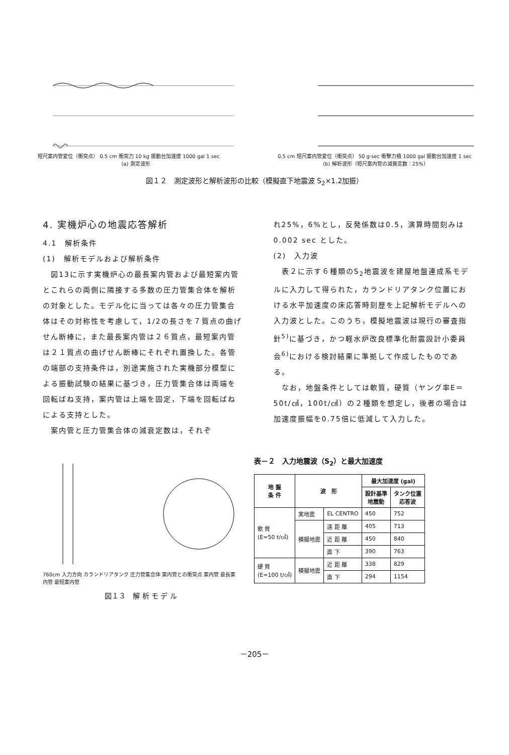短尺案内管変位（衝突点） 0.5 cm 衝突力 10 kg 振動台加速度 1000 gal 1 sec
(a) 測定波形
0.5 cm 短尺案内管変位（衝突点） 50 g·sec 衝撃力積 1000 gal 振動台加速度 1 sec
(b) 解析波形（短尺案内管の減衰定数：25%）
図１２　測定波形と解析波形の比較（模擬直下地震波 S<sub>2</sub>×1.2加振）
4. 実機炉心の地震応答解析
4.1　解析条件
(1)　解析モデルおよび解析条件
　図13に示す実機炉心の最長案内管および最短案内管とこれらの両側に隣接する多数の圧力管集合体を解析の対象とした。モデル化に当っては各々の圧力管集合体はその対称性を考慮して，1/2の長さを７質点の曲げせん断棒に，また最長案内管は２６質点，最短案内管は２１質点の曲げせん断棒にそれぞれ置換した。各管の端部の支持条件は，別途実施された実機部分模型による振動試験の結果に基づき，圧力管集合体は両端を回転ばね支持，案内管は上端を固定，下端を回転ばねによる支持とした。
　案内管と圧力管集合体の減衰定数は，それぞ
れ25%，6%とし，反発係数は0.5，演算時間刻みは0.002 sec とした。
(2)　入力波
　表２に示す６種類のS<sub>2</sub>地震波を建屋地盤連成系モデルに入力して得られた，カランドリアタンク位置における水平加速度の床応答時刻歴を上記解析モデルへの入力波とした。このうち，模擬地震波は現行の審査指針<sup>5)</sup>に基づき，かつ軽水炉改良標準化耐震設計小委員会<sup>6)</sup>における検討結果に準拠して作成したものである。
　なお，地盤条件としては軟質，硬質（ヤング率E＝50t/㎠，100t/㎠）の２種類を想定し，後者の場合は加速度振幅を0.75倍に低減して入力した。
760cm 入力方向 カランドリアタンク 圧力管集合体 案内管との衝突点 案内管 最長案内管 最短案内管
図１３　解 析 モ デ ル
表－２　入力地震波（S<sub>2</sub>）と最大加速度
| 地 盤 条 件 | 波 形 | | 最大加速度 (gal) | |
| --- | --- | --- | --- | --- |
| | | | 設計基準 地震動 | タンク位置 応答波 |
| 軟 質 (E=50 t/㎠) | 実地震 | EL CENTRO | 450 | 752 |
| | 模擬地震 | 遠 距 離 | 405 | 713 |
| | | 近 距 離 | 450 | 840 |
| | | 直 下 | 390 | 763 |
| 硬 質 (E=100 t/㎠) | 模擬地震 | 近 距 離 | 338 | 829 |
| | | 直 下 | 294 | 1154 |
－205－